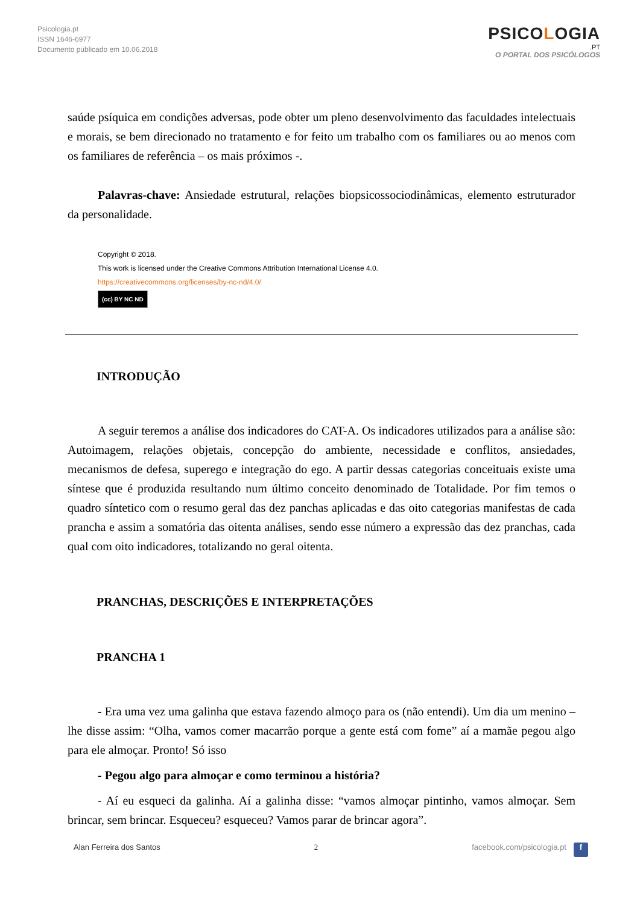Psicologia.pt
ISSN 1646-6977
Documento publicado em 10.06.2018
PSICOLOGIA
.PT
O PORTAL DOS PSICÓLOGOS
saúde psíquica em condições adversas, pode obter um pleno desenvolvimento das faculdades intelectuais e morais, se bem direcionado no tratamento e for feito um trabalho com os familiares ou ao menos com os familiares de referência – os mais próximos -.
Palavras-chave: Ansiedade estrutural, relações biopsicossociodinâmicas, elemento estruturador da personalidade.
Copyright © 2018.
This work is licensed under the Creative Commons Attribution International License 4.0.
https://creativecommons.org/licenses/by-nc-nd/4.0/
(cc) BY NC ND
INTRODUÇÃO
A seguir teremos a análise dos indicadores do CAT-A. Os indicadores utilizados para a análise são: Autoimagem, relações objetais, concepção do ambiente, necessidade e conflitos, ansiedades, mecanismos de defesa, superego e integração do ego. A partir dessas categorias conceituais existe uma síntese que é produzida resultando num último conceito denominado de Totalidade. Por fim temos o quadro síntetico com o resumo geral das dez panchas aplicadas e das oito categorias manifestas de cada prancha e assim a somatória das oitenta análises, sendo esse número a expressão das dez pranchas, cada qual com oito indicadores, totalizando no geral oitenta.
PRANCHAS, DESCRIÇÕES E INTERPRETAÇÕES
PRANCHA 1
- Era uma vez uma galinha que estava fazendo almoço para os (não entendi). Um dia um menino – lhe disse assim: “Olha, vamos comer macarrão porque a gente está com fome” aí a mamãe pegou algo para ele almoçar. Pronto! Só isso
- Pegou algo para almoçar e como terminou a história?
- Aí eu esqueci da galinha. Aí a galinha disse: “vamos almoçar pintinho, vamos almoçar. Sem brincar, sem brincar. Esqueceu? esqueceu? Vamos parar de brincar agora”.
Alan Ferreira dos Santos 2 facebook.com/psicologia.pt f